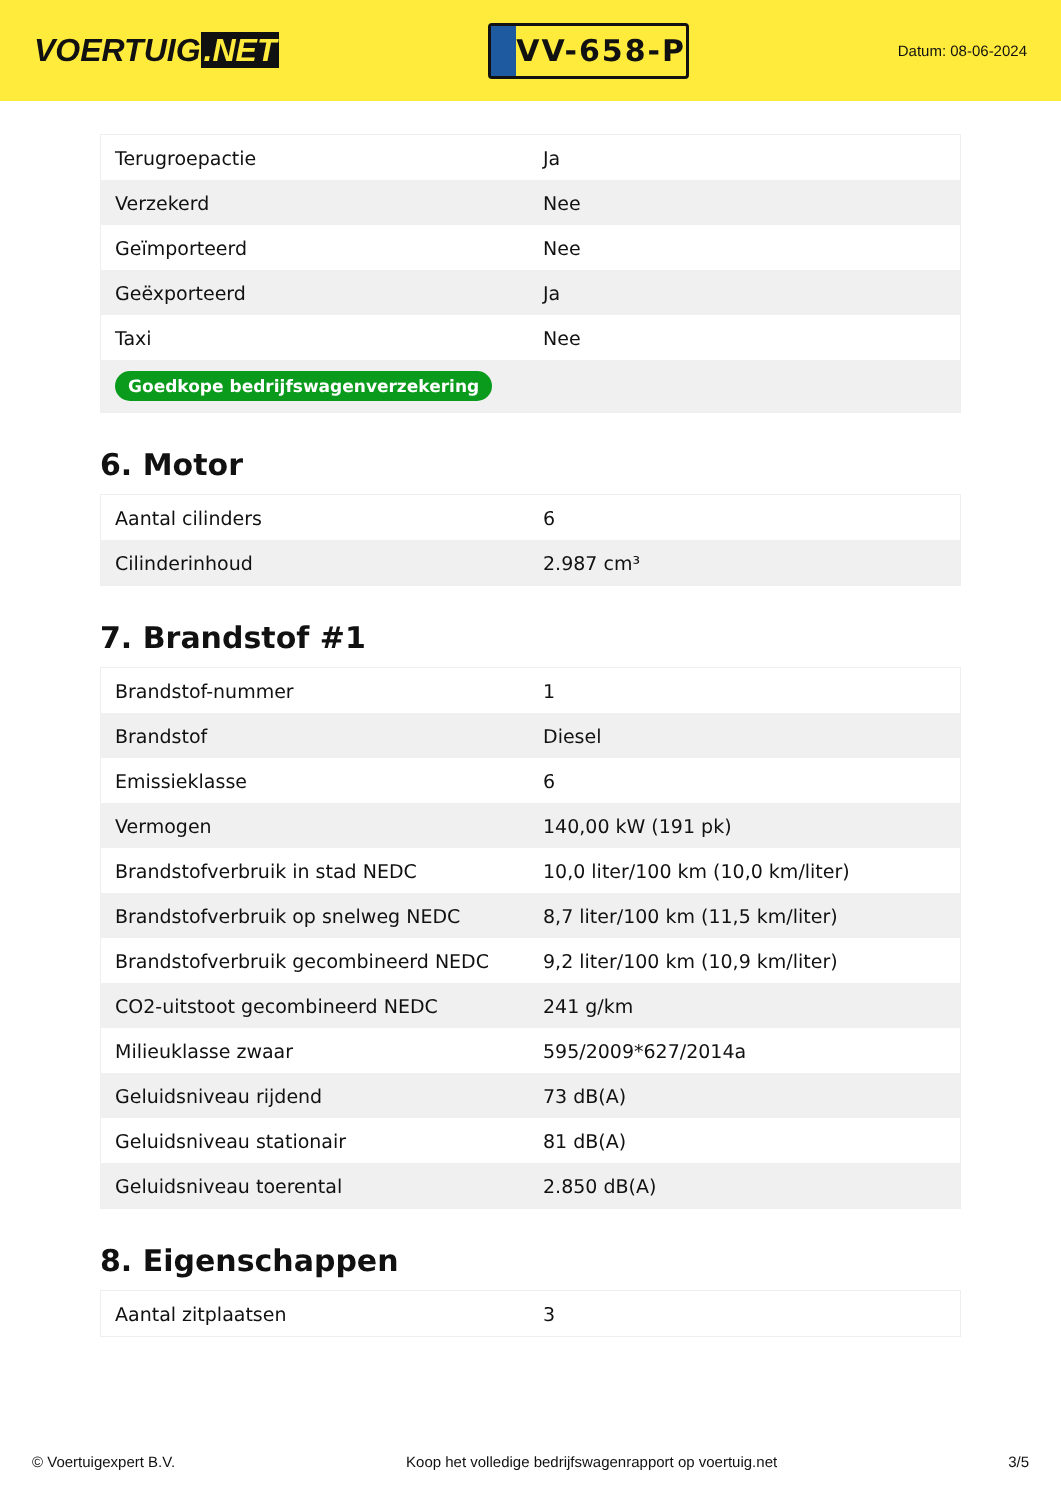VOERTUIG.NET
VV-658-P
Datum: 08-06-2024
| Terugroepactie | Ja |
| Verzekerd | Nee |
| Geïmporteerd | Nee |
| Geëxporteerd | Ja |
| Taxi | Nee |
| Goedkope bedrijfswagenverzekering | |
6. Motor
| Aantal cilinders | 6 |
| Cilinderinhoud | 2.987 cm³ |
7. Brandstof #1
| Brandstof-nummer | 1 |
| Brandstof | Diesel |
| Emissieklasse | 6 |
| Vermogen | 140,00 kW (191 pk) |
| Brandstofverbruik in stad NEDC | 10,0 liter/100 km (10,0 km/liter) |
| Brandstofverbruik op snelweg NEDC | 8,7 liter/100 km (11,5 km/liter) |
| Brandstofverbruik gecombineerd NEDC | 9,2 liter/100 km (10,9 km/liter) |
| CO2-uitstoot gecombineerd NEDC | 241 g/km |
| Milieuklasse zwaar | 595/2009*627/2014a |
| Geluidsniveau rijdend | 73 dB(A) |
| Geluidsniveau stationair | 81 dB(A) |
| Geluidsniveau toerental | 2.850 dB(A) |
8. Eigenschappen
| Aantal zitplaatsen | 3 |
© Voertuigexpert B.V. Koop het volledige bedrijfswagenrapport op voertuig.net 3/5